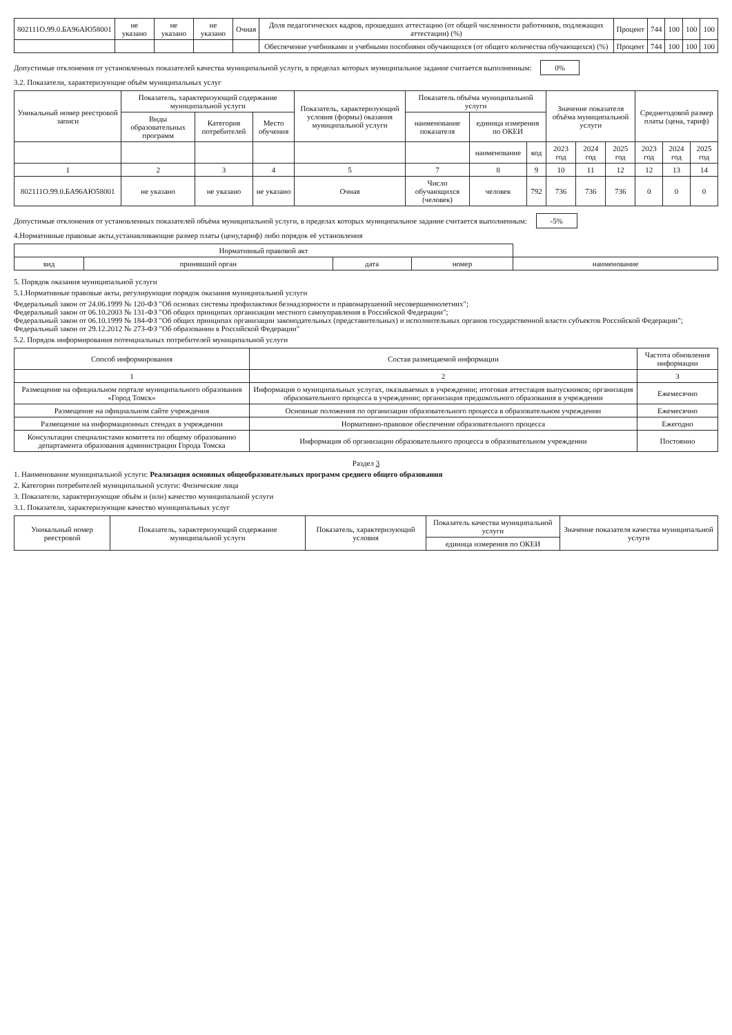| 802111О.99.0.БА96АЮ58001 | не указано | не указано | не указано | Очная | Доля педагогических кадров, прошедших аттестацию (от общей численности работников, подлежащих аттестации) (%) | Процент | 744 | 100 | 100 | 100 |
| | | | | | Обеспечение учебниками и учебными пособиями обучающихся (от общего количества обучающихся) (%) | Процент | 744 | 100 | 100 | 100 |
Допустимые отклонения от установленных показателей качества муниципальной услуги, в пределах которых муниципальное задание считается выполненным: 0%
3.2. Показатели, характеризующие объём муниципальных услуг
| Уникальный номер реестровой записи | Показатель, характеризующий содержание муниципальной услуги | | | Показатель, характеризующий условия (формы) оказания муниципальной услуги | Показатель объёма муниципальной услуги | | | Значение показателя объёма муниципальной услуги | | | Среднегодовой размер платы (цена, тариф) | | |
| --- | --- | --- | --- | --- | --- | --- | --- | --- | --- | --- | --- | --- | --- |
| | Виды образовательных программ | Категория потребителей | Место обучения | | наименование показателя | единица измерения по ОКЕИ | | | | | | | |
| | | | | | | наименование | код | 2023 год | 2024 год | 2025 год | 2023 год | 2024 год | 2025 год |
| 1 | 2 | 3 | 4 | 5 | 7 | 8 | 9 | 10 | 11 | 12 | 12 | 13 | 14 |
| 802111О.99.0.БА96АЮ58001 | не указано | не указано | не указано | Очная | Число обучающихся (человек) | человек | 792 | 736 | 736 | 736 | 0 | 0 | 0 |
Допустимые отклонения от установленных показателей объёма муниципальной услуги, в пределах которых муниципальное задание считается выполненным: -5%
4.Нормативные правовые акты,устанавливающие размер платы (цену,тариф) либо порядок её установления
| Нормативный правовой акт | | | | |
| --- | --- | --- | --- | --- |
| вид | принявший орган | дата | номер | наименование |
5. Порядок оказания муниципальной услуги
5.1.Нормативные правовые акты, регулирующие порядок оказания муниципальной услуги
Федеральный закон от 24.06.1999 № 120-ФЗ "Об основах системы профилактики безнадзорности и правонарушений несовершеннолетних";
Федеральный закон от 06.10.2003 № 131-ФЗ "Об общих принципах организации местного самоуправления в Российской Федерации";
Федеральный закон от 06.10.1999 № 184-ФЗ "Об общих принципах организации законодательных (представительных) и исполнительных органов государственной власти субъектов Российской Федерации"; Федеральный закон от 29.12.2012 № 273-ФЗ "Об образовании в Российской Федерации"
5.2. Порядок информирования потенциальных потребителей муниципальной услуги
| Способ информирования | Состав размещаемой информации | Частота обновления информации |
| --- | --- | --- |
| 1 | 2 | 3 |
| Размещение на официальном портале муниципального образования «Город Томск» | Информация о муниципальных услугах, оказываемых в учреждении; итоговая аттестация выпускников; организация образовательного процесса в учреждении; организация предшкольного образования в учреждении | Ежемесячно |
| Размещение на официальном сайте учреждения | Основные положения по организации образовательного процесса в образовательном учреждении | Ежемесячно |
| Размещение на информационных стендах в учреждении | Нормативно-правовое обеспечение образовательного процесса | Ежегодно |
| Консультации специалистами комитета по общему образованию департамента образования администрации Города Томска | Информация об организации образовательного процесса в образовательном учреждении | Постоянно |
Раздел 3
1. Наименование муниципальной услуги: Реализация основных общеобразовательных программ среднего общего образования
2. Категории потребителей муниципальной услуги: Физические лица
3. Показатели, характеризующие объём и (или) качество муниципальной услуги
3.1. Показатели, характеризующие качество муниципальных услуг
| Уникальный номер реестровой | Показатель, характеризующий содержание муниципальной услуги | Показатель, характеризующий условия | Показатель качества муниципальной услуги | Значение показателя качества муниципальной услуги |
| --- | --- | --- | --- | --- |
| | | | единица измерения по ОКЕИ | |